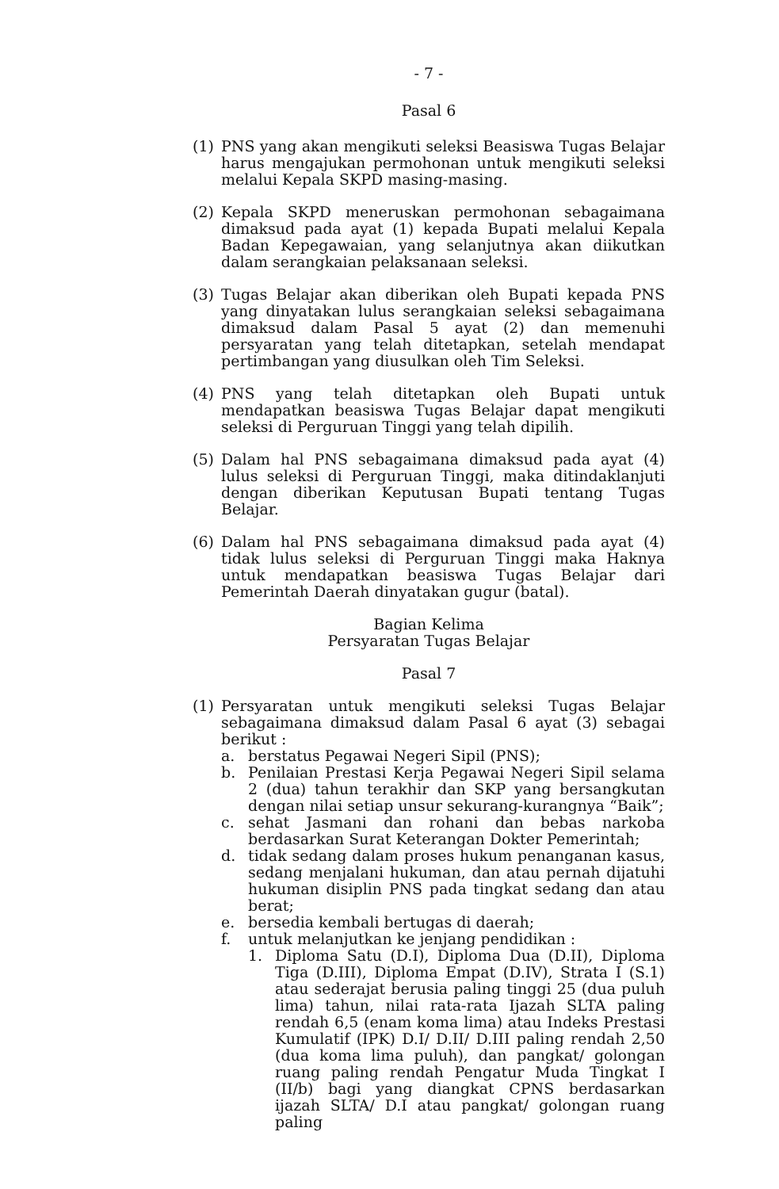- 7 -
Pasal 6
(1) PNS yang akan mengikuti seleksi Beasiswa Tugas Belajar harus mengajukan permohonan untuk mengikuti seleksi melalui Kepala SKPD masing-masing.
(2) Kepala SKPD meneruskan permohonan sebagaimana dimaksud pada ayat (1) kepada Bupati melalui Kepala Badan Kepegawaian, yang selanjutnya akan diikutkan dalam serangkaian pelaksanaan seleksi.
(3) Tugas Belajar akan diberikan oleh Bupati kepada PNS yang dinyatakan lulus serangkaian seleksi sebagaimana dimaksud dalam Pasal 5 ayat (2) dan memenuhi persyaratan yang telah ditetapkan, setelah mendapat pertimbangan yang diusulkan oleh Tim Seleksi.
(4) PNS yang telah ditetapkan oleh Bupati untuk mendapatkan beasiswa Tugas Belajar dapat mengikuti seleksi di Perguruan Tinggi yang telah dipilih.
(5) Dalam hal PNS sebagaimana dimaksud pada ayat (4) lulus seleksi di Perguruan Tinggi, maka ditindaklanjuti dengan diberikan Keputusan Bupati tentang Tugas Belajar.
(6) Dalam hal PNS sebagaimana dimaksud pada ayat (4) tidak lulus seleksi di Perguruan Tinggi maka Haknya untuk mendapatkan beasiswa Tugas Belajar dari Pemerintah Daerah dinyatakan gugur (batal).
Bagian Kelima
Persyaratan Tugas Belajar
Pasal 7
(1) Persyaratan untuk mengikuti seleksi Tugas Belajar sebagaimana dimaksud dalam Pasal 6 ayat (3) sebagai berikut :
a. berstatus Pegawai Negeri Sipil (PNS);
b. Penilaian Prestasi Kerja Pegawai Negeri Sipil selama 2 (dua) tahun terakhir dan SKP yang bersangkutan dengan nilai setiap unsur sekurang-kurangnya “Baik”;
c. sehat Jasmani dan rohani dan bebas narkoba berdasarkan Surat Keterangan Dokter Pemerintah;
d. tidak sedang dalam proses hukum penanganan kasus, sedang menjalani hukuman, dan atau pernah dijatuhi hukuman disiplin PNS pada tingkat sedang dan atau berat;
e. bersedia kembali bertugas di daerah;
f. untuk melanjutkan ke jenjang pendidikan :
1. Diploma Satu (D.I), Diploma Dua (D.II), Diploma Tiga (D.III), Diploma Empat (D.IV), Strata I (S.1) atau sederajat berusia paling tinggi 25 (dua puluh lima) tahun, nilai rata-rata Ijazah SLTA paling rendah 6,5 (enam koma lima) atau Indeks Prestasi Kumulatif (IPK) D.I/ D.II/ D.III paling rendah 2,50 (dua koma lima puluh), dan pangkat/ golongan ruang paling rendah Pengatur Muda Tingkat I (II/b) bagi yang diangkat CPNS berdasarkan ijazah SLTA/ D.I atau pangkat/ golongan ruang paling